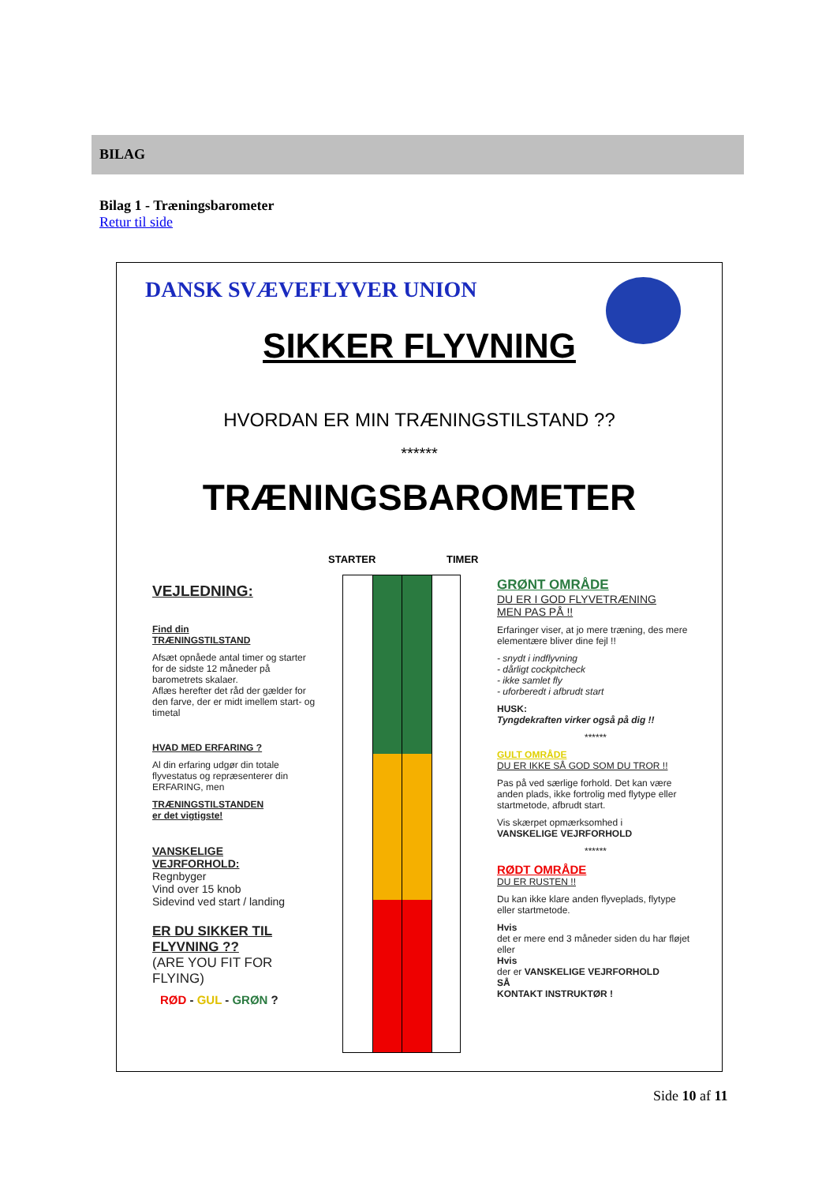BILAG
Bilag 1 - Træningsbarometer
Retur til side
DANSK SVÆVEFLYVER UNION
SIKKER FLYVNING
HVORDAN ER MIN TRÆNINGSTILSTAND ??
******
TRÆNINGSBAROMETER
STARTER TIMER
VEJLEDNING:
Find din
TRÆNINGSTILSTAND
Afsæt opnåede antal timer og starter for de sidste 12 måneder på barometrets skalaer.
Aflæs herefter det råd der gælder for den farve, der er midt imellem start- og timetal
HVAD MED ERFARING ?
Al din erfaring udgør din totale flyvestatus og repræsenterer din ERFARING, men
TRÆNINGSTILSTANDEN
er det vigtigste!
VANSKELIGE
VEJRFORHOLD:
Regnbyger
Vind over 15 knob
Sidevind ved start / landing
ER DU SIKKER TIL FLYVNING ??
(ARE YOU FIT FOR FLYING)
RØD - GUL - GRØN ?
GRØNT OMRÅDE
DU ER I GOD FLYVETRÆNING
MEN PAS PÅ !!
Erfaringer viser, at jo mere træning, des mere elementære bliver dine fejl !!
- snydt i indflyvning
- dårligt cockpitcheck
- ikke samlet fly
- uforberedt i afbrudt start
HUSK:
Tyngdekraften virker også på dig !!
******
GULT OMRÅDE
DU ER IKKE SÅ GOD SOM DU TROR !!
Pas på ved særlige forhold. Det kan være anden plads, ikke fortrolig med flytype eller startmetode, afbrudt start.
Vis skærpet opmærksomhed i
VANSKELIGE VEJRFORHOLD
******
RØDT OMRÅDE
DU ER RUSTEN !!
Du kan ikke klare anden flyveplads, flytype eller startmetode.
Hvis
det er mere end 3 måneder siden du har fløjet eller
Hvis
der er VANSKELIGE VEJRFORHOLD
SÅ
KONTAKT INSTRUKTØR !
Side 10 af 11